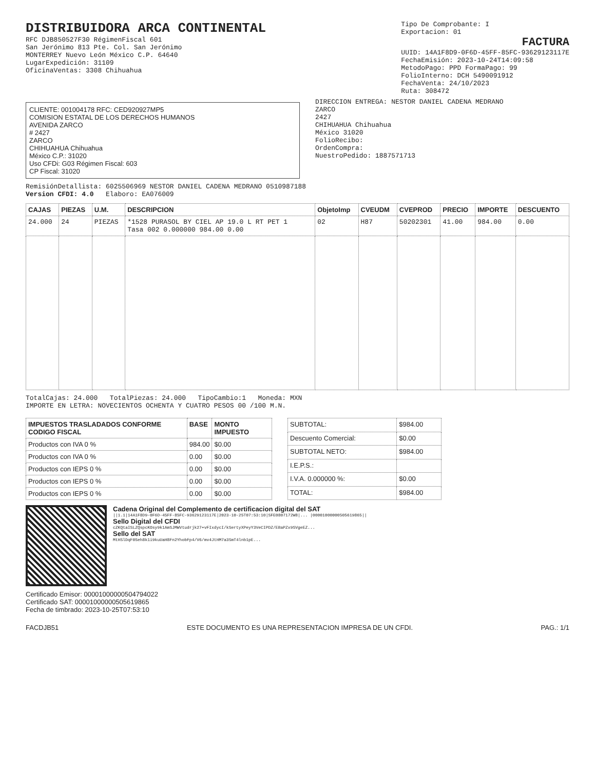DISTRIBUIDORA ARCA CONTINENTAL
RFC DJB850527F30 RégimenFiscal 601
San Jerónimo 813 Pte. Col. San Jerónimo
MONTERREY Nuevo León México C.P. 64640
LugarExpedición: 31109
OficinaVentas: 3308 Chihuahua
Tipo De Comprobante: I
Exportacion: 01
FACTURA
UUID: 14A1F8D9-0F6D-45FF-85FC-93629123117E
FechaEmisión: 2023-10-24T14:09:58
MetodoPago: PPD FormaPago: 99
FolioInterno: DCH 5490091912
FechaVenta: 24/10/2023
Ruta: 308472
CLIENTE: 001004178 RFC: CED920927MP5
COMISION ESTATAL DE LOS DERECHOS HUMANOS
AVENIDA ZARCO
# 2427
ZARCO
CHIHUAHUA Chihuahua
México C.P.: 31020
Uso CFDi: G03 Régimen Fiscal: 603
CP Fiscal: 31020
DIRECCION ENTREGA: NESTOR DANIEL CADENA MEDRANO
ZARCO
2427
CHIHUAHUA Chihuahua
México 31020
FolioRecibo:
OrdenCompra:
NuestroPedido: 1887571713
RemisiónDetallista: 6025506969 NESTOR DANIEL CADENA MEDRANO 0510987188
Version CFDI: 4.0 Elaboro: EA076009
| CAJAS | PIEZAS | U.M. | DESCRIPCION | ObjetoImp | CVEUDM | CVEPROD | PRECIO | IMPORTE | DESCUENTO |
| --- | --- | --- | --- | --- | --- | --- | --- | --- | --- |
| 24.000 | 24 | PIEZAS | *1528 PURASOL BY CIEL AP 19.0 L RT PET 1 Tasa 002 0.000000 984.00 0.00 | 02 | H87 | 50202301 | 41.00 | 984.00 | 0.00 |
TotalCajas: 24.000 TotalPiezas: 24.000 TipoCambio:1 Moneda: MXN
IMPORTE EN LETRA: NOVECIENTOS OCHENTA Y CUATRO PESOS 00 /100 M.N.
| IMPUESTOS TRASLADADOS CONFORME CODIGO FISCAL | BASE | MONTO IMPUESTO |
| --- | --- | --- |
| Productos con IVA 0 % | 984.00 | $0.00 |
| Productos con IVA 0 % | 0.00 | $0.00 |
| Productos con IEPS 0 % | 0.00 | $0.00 |
| Productos con IEPS 0 % | 0.00 | $0.00 |
| Productos con IEPS 0 % | 0.00 | $0.00 |
| SUBTOTAL: | $984.00 |
| Descuento Comercial: | $0.00 |
| SUBTOTAL NETO: | $984.00 |
| I.E.P.S.: | |
| I.V.A. 0.000000 %: | $0.00 |
| TOTAL: | $984.00 |
Cadena Original del Complemento de certificacion digital del SAT
||1.1|14A1F8D9-0F6D-45FF-85FC-93629123117E|2023-10-25T07:53:10|SFE0807172W8|... |00001000000505619865||
Sello Digital del CFDI
cZKQtaISLZQspcKOsy9k1AmSJMWVtudrjk27+vFIxdycI/kSertyXPeyY3VeCIPDZ/EBaPZx9SVgeEZ...
Sello del SAT
MtHSlDqF0Seh8k1i9kuUaH8Fn2YhobFp4/V6/mv4JtHM7a3SmT4lnb1pE...
Certificado Emisor: 00001000000504794022
Certificado SAT: 00001000000505619865
Fecha de timbrado: 2023-10-25T07:53:10
FACDJB51 ESTE DOCUMENTO ES UNA REPRESENTACION IMPRESA DE UN CFDI. PAG.: 1/1